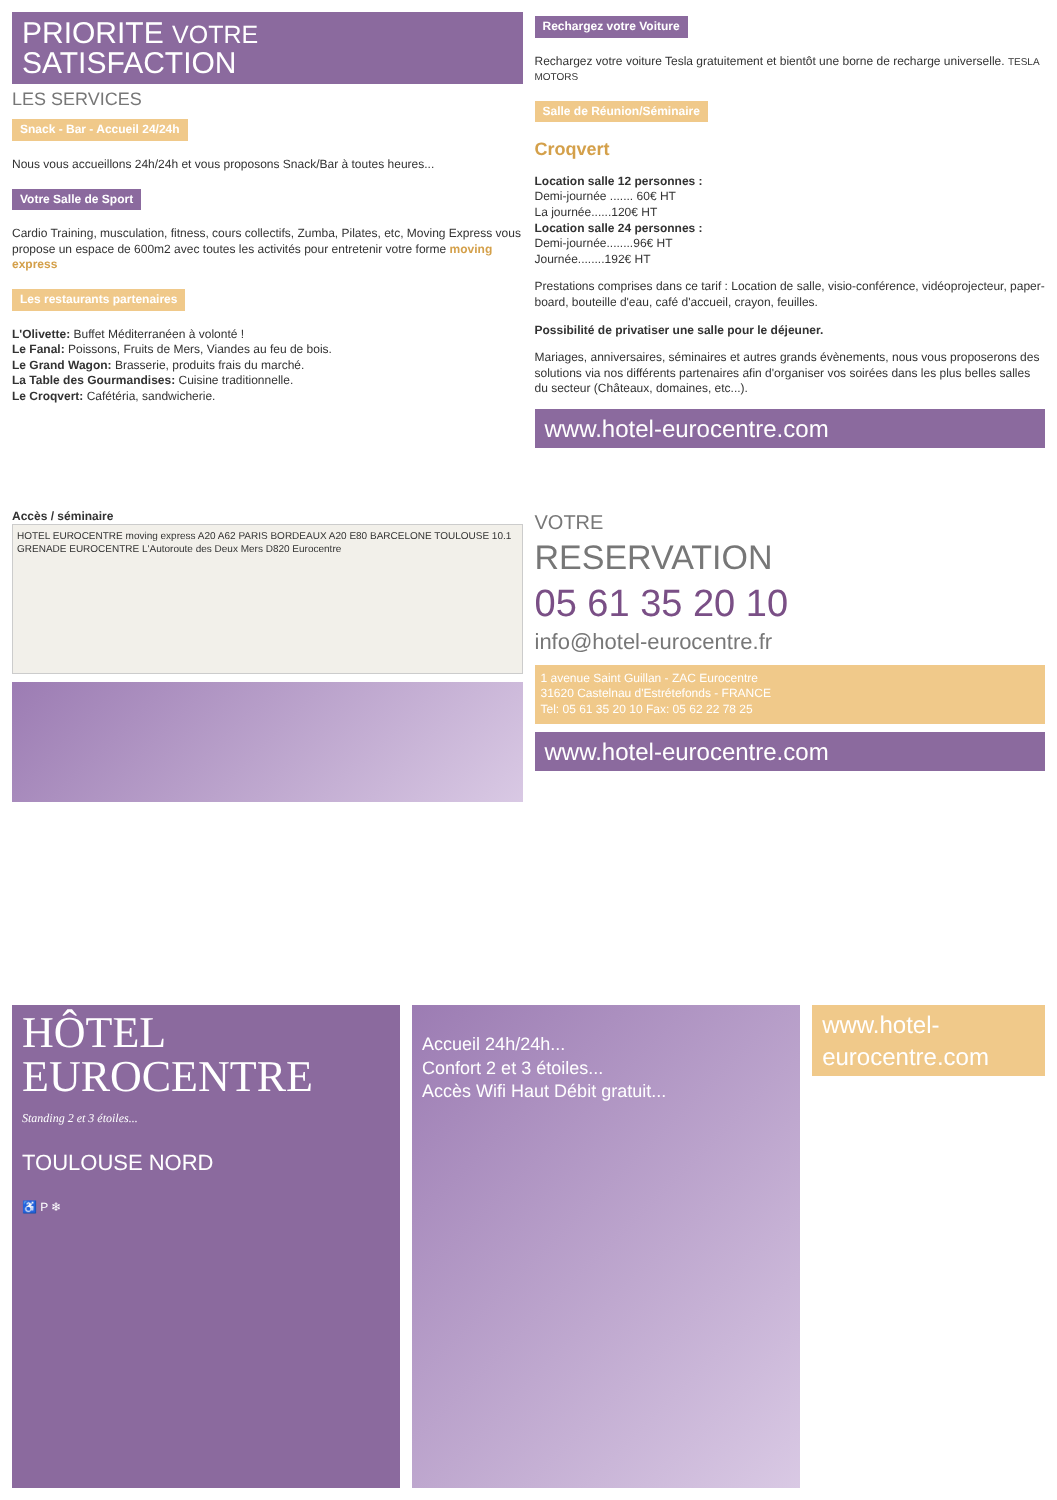PRIORITE VOTRE
SATISFACTION
LES SERVICES
Snack - Bar - Accueil 24/24h
Nous vous accueillons 24h/24h et vous proposons Snack/Bar à toutes heures...
Votre Salle de Sport
Cardio Training, musculation, fitness, cours collectifs, Zumba, Pilates, etc, Moving Express vous propose un espace de 600m2 avec toutes les activités pour entretenir votre forme moving express
Les restaurants partenaires
L'Olivette: Buffet Méditerranéen à volonté !
Le Fanal: Poissons, Fruits de Mers, Viandes au feu de bois.
Le Grand Wagon: Brasserie, produits frais du marché.
La Table des Gourmandises: Cuisine traditionnelle.
Le Croqvert: Cafétéria, sandwicherie.
Rechargez votre Voiture
Rechargez votre voiture Tesla gratuitement et bientôt une borne de recharge universelle. TESLA MOTORS
Salle de Réunion/Séminaire
Croqvert
Location salle 12 personnes :
Demi-journée ....... 60€ HT
La journée......120€ HT
Location salle 24 personnes :
Demi-journée........96€ HT
Journée........192€ HT
Prestations comprises dans ce tarif : Location de salle, visio-conférence, vidéoprojecteur, paper-board, bouteille d'eau, café d'accueil, crayon, feuilles.
Possibilité de privatiser une salle pour le déjeuner.
Mariages, anniversaires, séminaires et autres grands évènements, nous vous proposerons des solutions via nos différents partenaires afin d'organiser vos soirées dans les plus belles salles du secteur (Châteaux, domaines, etc...).
www.hotel-eurocentre.com
Accès / séminaire
HOTEL EUROCENTRE moving express A20 A62 PARIS BORDEAUX A20 E80 BARCELONE TOULOUSE 10.1 GRENADE EUROCENTRE L'Autoroute des Deux Mers D820 Eurocentre
VOTRE
RESERVATION
05 61 35 20 10
info@hotel-eurocentre.fr
1 avenue Saint Guillan - ZAC Eurocentre
31620 Castelnau d'Estrétefonds - FRANCE
Tel: 05 61 35 20 10 Fax: 05 62 22 78 25
www.hotel-eurocentre.com
HÔTEL
EUROCENTRE
Standing 2 et 3 étoiles...
TOULOUSE NORD
♿ P ❄
Accueil 24h/24h...
Confort 2 et 3 étoiles...
Accès Wifi Haut Débit gratuit...
www.hotel-eurocentre.com